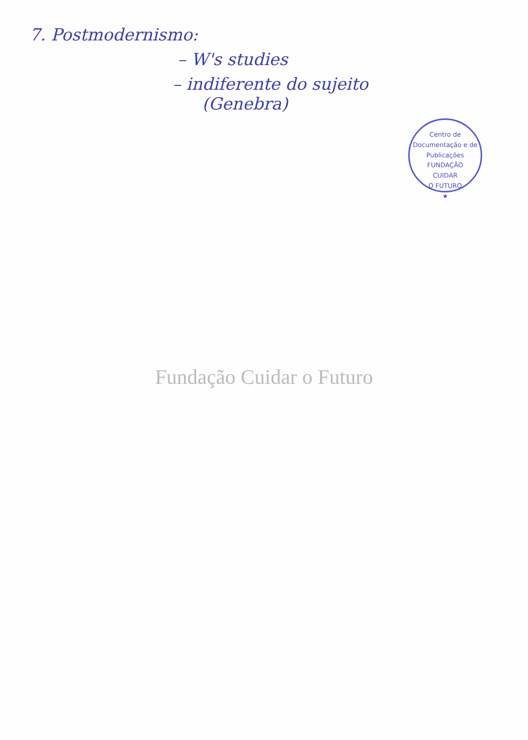7. Postmodernismo:
– W's studies
– indiferente do sujeito
(Genebra)
Centro de Documentação e de Publicações
FUNDAÇÃO
CUIDAR
O FUTURO
★
Fundação Cuidar o Futuro